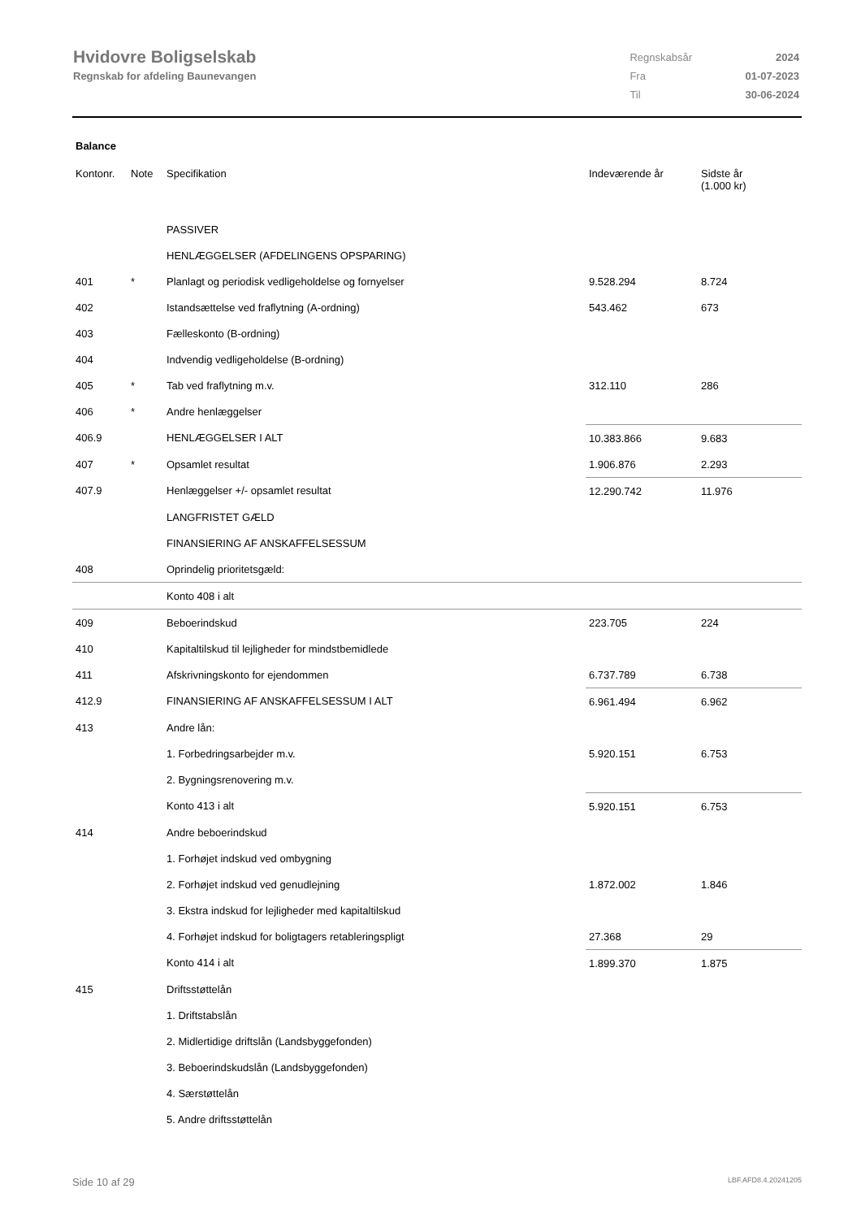Hvidovre Boligselskab
Regnskab for afdeling Baunevangen
| Regnskabsår | 2024 |
| Fra | 01-07-2023 |
| Til | 30-06-2024 |
Balance
| Kontonr. | Note | Specifikation | Indeværende år | Sidste år (1.000 kr) |
| --- | --- | --- | --- | --- |
| | | PASSIVER | | |
| | | HENLÆGGELSER (AFDELINGENS OPSPARING) | | |
| 401 | * | Planlagt og periodisk vedligeholdelse og fornyelser | 9.528.294 | 8.724 |
| 402 | | Istandsættelse ved fraflytning (A-ordning) | 543.462 | 673 |
| 403 | | Fælleskonto (B-ordning) | | |
| 404 | | Indvendig vedligeholdelse (B-ordning) | | |
| 405 | * | Tab ved fraflytning m.v. | 312.110 | 286 |
| 406 | * | Andre henlæggelser | | |
| 406.9 | | HENLÆGGELSER I ALT | 10.383.866 | 9.683 |
| 407 | * | Opsamlet resultat | 1.906.876 | 2.293 |
| 407.9 | | Henlæggelser +/- opsamlet resultat | 12.290.742 | 11.976 |
| | | LANGFRISTET GÆLD | | |
| | | FINANSIERING AF ANSKAFFELSESSUM | | |
| 408 | | Oprindelig prioritetsgæld: | | |
| | | Konto 408 i alt | | |
| 409 | | Beboerindskud | 223.705 | 224 |
| 410 | | Kapitaltilskud til lejligheder for mindstbemidlede | | |
| 411 | | Afskrivningskonto for ejendommen | 6.737.789 | 6.738 |
| 412.9 | | FINANSIERING AF ANSKAFFELSESSUM I ALT | 6.961.494 | 6.962 |
| 413 | | Andre lån: | | |
| | | 1. Forbedringsarbejder m.v. | 5.920.151 | 6.753 |
| | | 2. Bygningsrenovering m.v. | | |
| | | Konto 413 i alt | 5.920.151 | 6.753 |
| 414 | | Andre beboerindskud | | |
| | | 1. Forhøjet indskud ved ombygning | | |
| | | 2. Forhøjet indskud ved genudlejning | 1.872.002 | 1.846 |
| | | 3. Ekstra indskud for lejligheder med kapitaltilskud | | |
| | | 4. Forhøjet indskud for boligtagers retableringspligt | 27.368 | 29 |
| | | Konto 414 i alt | 1.899.370 | 1.875 |
| 415 | | Driftsstøttelån | | |
| | | 1. Driftstabslån | | |
| | | 2. Midlertidige driftslån (Landsbyggefonden) | | |
| | | 3. Beboerindskudslån (Landsbyggefonden) | | |
| | | 4. Særstøttelån | | |
| | | 5. Andre driftsstøttelån | | |
Side 10 af 29 LBF.AFD8.4.20241205